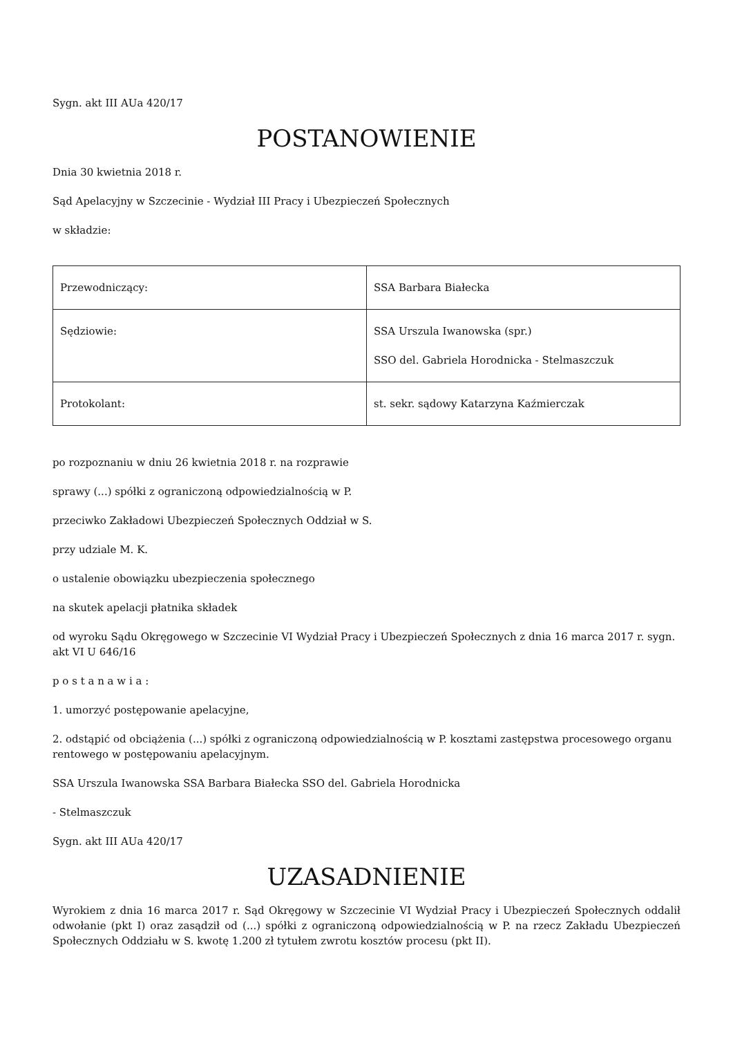Sygn. akt III AUa 420/17
POSTANOWIENIE
Dnia 30 kwietnia 2018 r.
Sąd Apelacyjny w Szczecinie - Wydział III Pracy i Ubezpieczeń Społecznych
w składzie:
| Przewodniczący: | SSA Barbara Białecka |
| Sędziowie: | SSA Urszula Iwanowska (spr.) SSO del. Gabriela Horodnicka - Stelmaszczuk |
| Protokolant: | st. sekr. sądowy Katarzyna Kaźmierczak |
po rozpoznaniu w dniu 26 kwietnia 2018 r. na rozprawie
sprawy (...) spółki z ograniczoną odpowiedzialnością w P.
przeciwko Zakładowi Ubezpieczeń Społecznych Oddział w S.
przy udziale M. K.
o ustalenie obowiązku ubezpieczenia społecznego
na skutek apelacji płatnika składek
od wyroku Sądu Okręgowego w Szczecinie VI Wydział Pracy i Ubezpieczeń Społecznych z dnia 16 marca 2017 r. sygn. akt VI U 646/16
p o s t a n a w i a :
1. umorzyć postępowanie apelacyjne,
2. odstąpić od obciążenia (...) spółki z ograniczoną odpowiedzialnością w P. kosztami zastępstwa procesowego organu rentowego w postępowaniu apelacyjnym.
SSA Urszula Iwanowska SSA Barbara Białecka SSO del. Gabriela Horodnicka
- Stelmaszczuk
Sygn. akt III AUa 420/17
UZASADNIENIE
Wyrokiem z dnia 16 marca 2017 r. Sąd Okręgowy w Szczecinie VI Wydział Pracy i Ubezpieczeń Społecznych oddalił odwołanie (pkt I) oraz zasądził od (...) spółki z ograniczoną odpowiedzialnością w P. na rzecz Zakładu Ubezpieczeń Społecznych Oddziału w S. kwotę 1.200 zł tytułem zwrotu kosztów procesu (pkt II).